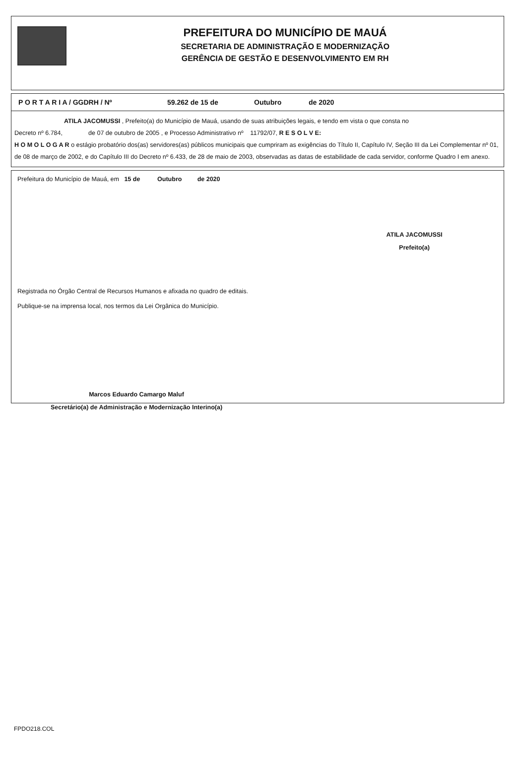PREFEITURA DO MUNICÍPIO DE MAUÁ
SECRETARIA DE ADMINISTRAÇÃO E MODERNIZAÇÃO
GERÊNCIA DE GESTÃO E DESENVOLVIMENTO EM RH
P O R T A R I A / GGDRH / Nº 59.262 de 15 de Outubro de 2020
ATILA JACOMUSSI , Prefeito(a) do Município de Mauá, usando de suas atribuições legais, e tendo em vista o que consta no
Decreto nº 6.784, de 07 de outubro de 2005 , e Processo Administrativo nº 11792/07, R E S O L V E:
H O M O L O G A R o estágio probatório dos(as) servidores(as) públicos municipais que cumpriram as exigências do Título II, Capítulo IV, Seção III da Lei Complementar nº 01, de 08 de março de 2002, e do Capítulo III do Decreto nº 6.433, de 28 de maio de 2003, observadas as datas de estabilidade de cada servidor, conforme Quadro I em anexo.
Prefeitura do Município de Mauá, em 15 de Outubro de 2020
ATILA JACOMUSSI
Prefeito(a)
Registrada no Órgão Central de Recursos Humanos e afixada no quadro de editais.
Publique-se na imprensa local, nos termos da Lei Orgânica do Município.
Marcos Eduardo Camargo Maluf
Secretário(a) de Administração e Modernização Interino(a)
FPDO218.COL